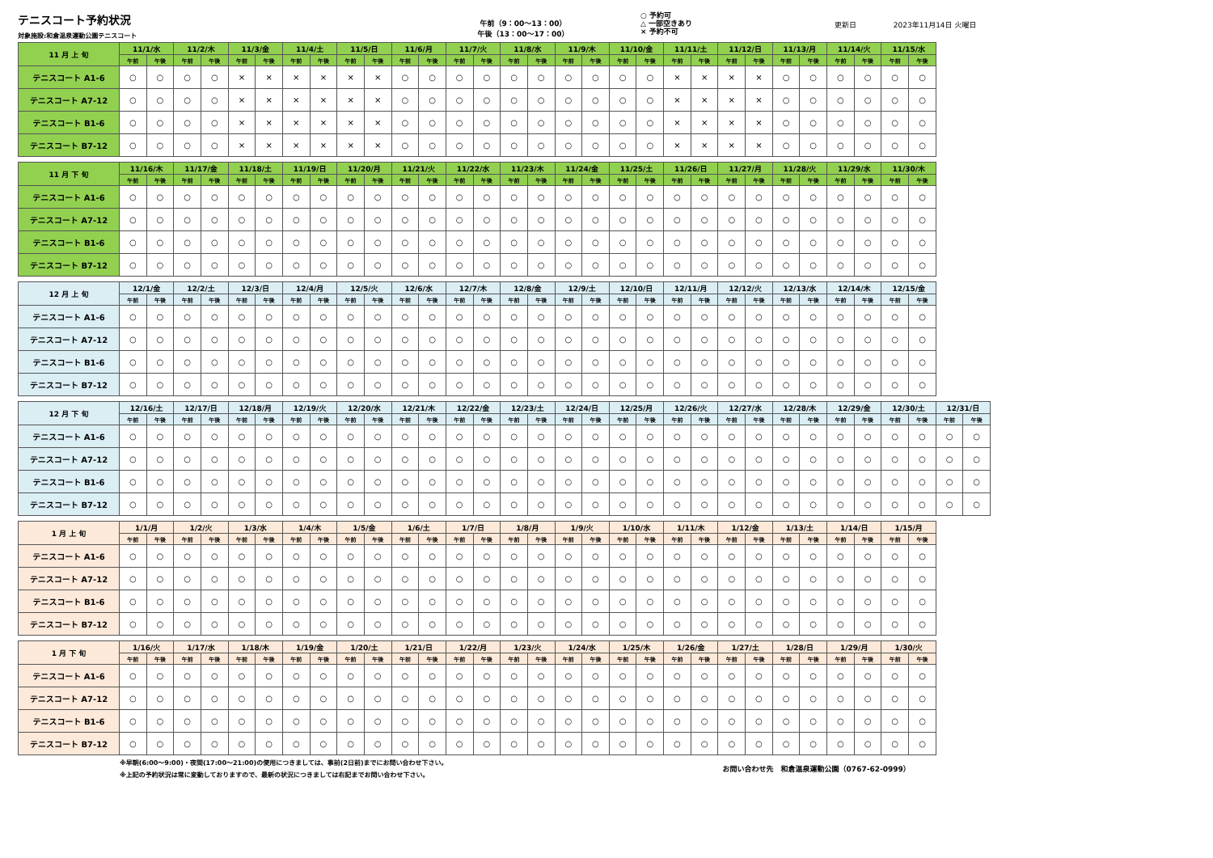テニスコート予約状況
対象施設:和倉温泉運動公園テニスコート
午前（9：00～13：00）
午後（13：00～17：00）
○ 予約可
△ 一部空きあり
× 予約不可
更新日 2023年11月14日 火曜日
| 11 月 上 旬 | 11/1/水 | | 11/2/木 | | 11/3/金 | | 11/4/土 | | 11/5/日 | | 11/6/月 | | 11/7/火 | | 11/8/水 | | 11/9/木 | | 11/10/金 | | 11/11/土 | | 11/12/日 | | 11/13/月 | | 11/14/火 | | 11/15/水 | |
| --- | --- | --- | --- | --- | --- | --- | --- | --- | --- | --- | --- | --- | --- | --- | --- | --- | --- | --- | --- | --- | --- | --- | --- | --- | --- | --- | --- | --- | --- | --- |
| | 午前 | 午後 | 午前 | 午後 | 午前 | 午後 | 午前 | 午後 | 午前 | 午後 | 午前 | 午後 | 午前 | 午後 | 午前 | 午後 | 午前 | 午後 | 午前 | 午後 | 午前 | 午後 | 午前 | 午後 | 午前 | 午後 | 午前 | 午後 | 午前 | 午後 |
| テニスコート A1-6 | ○ | ○ | ○ | ○ | × | × | × | × | × | × | ○ | ○ | ○ | ○ | ○ | ○ | ○ | ○ | ○ | ○ | × | × | × | × | ○ | ○ | ○ | ○ | ○ | ○ |
| テニスコート A7-12 | ○ | ○ | ○ | ○ | × | × | × | × | × | × | ○ | ○ | ○ | ○ | ○ | ○ | ○ | ○ | ○ | ○ | × | × | × | × | ○ | ○ | ○ | ○ | ○ | ○ |
| テニスコート B1-6 | ○ | ○ | ○ | ○ | × | × | × | × | × | × | ○ | ○ | ○ | ○ | ○ | ○ | ○ | ○ | ○ | ○ | × | × | × | × | ○ | ○ | ○ | ○ | ○ | ○ |
| テニスコート B7-12 | ○ | ○ | ○ | ○ | × | × | × | × | × | × | ○ | ○ | ○ | ○ | ○ | ○ | ○ | ○ | ○ | ○ | × | × | × | × | ○ | ○ | ○ | ○ | ○ | ○ |
| 11 月 下 旬 | 11/16/木 | | 11/17/金 | | 11/18/土 | | 11/19/日 | | 11/20/月 | | 11/21/火 | | 11/22/水 | | 11/23/木 | | 11/24/金 | | 11/25/土 | | 11/26/日 | | 11/27/月 | | 11/28/火 | | 11/29/水 | | 11/30/木 | |
| --- | --- | --- | --- | --- | --- | --- | --- | --- | --- | --- | --- | --- | --- | --- | --- | --- | --- | --- | --- | --- | --- | --- | --- | --- | --- | --- | --- | --- | --- | --- |
| | 午前 | 午後 | 午前 | 午後 | 午前 | 午後 | 午前 | 午後 | 午前 | 午後 | 午前 | 午後 | 午前 | 午後 | 午前 | 午後 | 午前 | 午後 | 午前 | 午後 | 午前 | 午後 | 午前 | 午後 | 午前 | 午後 | 午前 | 午後 | 午前 | 午後 |
| テニスコート A1-6 | ○ | ○ | ○ | ○ | ○ | ○ | ○ | ○ | ○ | ○ | ○ | ○ | ○ | ○ | ○ | ○ | ○ | ○ | ○ | ○ | ○ | ○ | ○ | ○ | ○ | ○ | ○ | ○ | ○ | ○ |
| テニスコート A7-12 | ○ | ○ | ○ | ○ | ○ | ○ | ○ | ○ | ○ | ○ | ○ | ○ | ○ | ○ | ○ | ○ | ○ | ○ | ○ | ○ | ○ | ○ | ○ | ○ | ○ | ○ | ○ | ○ | ○ | ○ |
| テニスコート B1-6 | ○ | ○ | ○ | ○ | ○ | ○ | ○ | ○ | ○ | ○ | ○ | ○ | ○ | ○ | ○ | ○ | ○ | ○ | ○ | ○ | ○ | ○ | ○ | ○ | ○ | ○ | ○ | ○ | ○ | ○ |
| テニスコート B7-12 | ○ | ○ | ○ | ○ | ○ | ○ | ○ | ○ | ○ | ○ | ○ | ○ | ○ | ○ | ○ | ○ | ○ | ○ | ○ | ○ | ○ | ○ | ○ | ○ | ○ | ○ | ○ | ○ | ○ | ○ |
| 12 月 上 旬 | 12/1/金 | | 12/2/土 | | 12/3/日 | | 12/4/月 | | 12/5/火 | | 12/6/水 | | 12/7/木 | | 12/8/金 | | 12/9/土 | | 12/10/日 | | 12/11/月 | | 12/12/火 | | 12/13/水 | | 12/14/木 | | 12/15/金 | |
| --- | --- | --- | --- | --- | --- | --- | --- | --- | --- | --- | --- | --- | --- | --- | --- | --- | --- | --- | --- | --- | --- | --- | --- | --- | --- | --- | --- | --- | --- | --- |
| | 午前 | 午後 | 午前 | 午後 | 午前 | 午後 | 午前 | 午後 | 午前 | 午後 | 午前 | 午後 | 午前 | 午後 | 午前 | 午後 | 午前 | 午後 | 午前 | 午後 | 午前 | 午後 | 午前 | 午後 | 午前 | 午後 | 午前 | 午後 | 午前 | 午後 |
| テニスコート A1-6 | ○ | ○ | ○ | ○ | ○ | ○ | ○ | ○ | ○ | ○ | ○ | ○ | ○ | ○ | ○ | ○ | ○ | ○ | ○ | ○ | ○ | ○ | ○ | ○ | ○ | ○ | ○ | ○ | ○ | ○ |
| テニスコート A7-12 | ○ | ○ | ○ | ○ | ○ | ○ | ○ | ○ | ○ | ○ | ○ | ○ | ○ | ○ | ○ | ○ | ○ | ○ | ○ | ○ | ○ | ○ | ○ | ○ | ○ | ○ | ○ | ○ | ○ | ○ |
| テニスコート B1-6 | ○ | ○ | ○ | ○ | ○ | ○ | ○ | ○ | ○ | ○ | ○ | ○ | ○ | ○ | ○ | ○ | ○ | ○ | ○ | ○ | ○ | ○ | ○ | ○ | ○ | ○ | ○ | ○ | ○ | ○ |
| テニスコート B7-12 | ○ | ○ | ○ | ○ | ○ | ○ | ○ | ○ | ○ | ○ | ○ | ○ | ○ | ○ | ○ | ○ | ○ | ○ | ○ | ○ | ○ | ○ | ○ | ○ | ○ | ○ | ○ | ○ | ○ | ○ |
| 12 月 下 旬 | 12/16/土 | | 12/17/日 | | 12/18/月 | | 12/19/火 | | 12/20/水 | | 12/21/木 | | 12/22/金 | | 12/23/土 | | 12/24/日 | | 12/25/月 | | 12/26/火 | | 12/27/水 | | 12/28/木 | | 12/29/金 | | 12/30/土 | | 12/31/日 | |
| --- | --- | --- | --- | --- | --- | --- | --- | --- | --- | --- | --- | --- | --- | --- | --- | --- | --- | --- | --- | --- | --- | --- | --- | --- | --- | --- | --- | --- | --- | --- | --- | --- |
| | 午前 | 午後 | 午前 | 午後 | 午前 | 午後 | 午前 | 午後 | 午前 | 午後 | 午前 | 午後 | 午前 | 午後 | 午前 | 午後 | 午前 | 午後 | 午前 | 午後 | 午前 | 午後 | 午前 | 午後 | 午前 | 午後 | 午前 | 午後 | 午前 | 午後 | 午前 | 午後 |
| テニスコート A1-6 | ○ | ○ | ○ | ○ | ○ | ○ | ○ | ○ | ○ | ○ | ○ | ○ | ○ | ○ | ○ | ○ | ○ | ○ | ○ | ○ | ○ | ○ | ○ | ○ | ○ | ○ | ○ | ○ | ○ | ○ | ○ | ○ |
| テニスコート A7-12 | ○ | ○ | ○ | ○ | ○ | ○ | ○ | ○ | ○ | ○ | ○ | ○ | ○ | ○ | ○ | ○ | ○ | ○ | ○ | ○ | ○ | ○ | ○ | ○ | ○ | ○ | ○ | ○ | ○ | ○ | ○ | ○ |
| テニスコート B1-6 | ○ | ○ | ○ | ○ | ○ | ○ | ○ | ○ | ○ | ○ | ○ | ○ | ○ | ○ | ○ | ○ | ○ | ○ | ○ | ○ | ○ | ○ | ○ | ○ | ○ | ○ | ○ | ○ | ○ | ○ | ○ | ○ |
| テニスコート B7-12 | ○ | ○ | ○ | ○ | ○ | ○ | ○ | ○ | ○ | ○ | ○ | ○ | ○ | ○ | ○ | ○ | ○ | ○ | ○ | ○ | ○ | ○ | ○ | ○ | ○ | ○ | ○ | ○ | ○ | ○ | ○ | ○ |
| 1 月 上 旬 | 1/1/月 | | 1/2/火 | | 1/3/水 | | 1/4/木 | | 1/5/金 | | 1/6/土 | | 1/7/日 | | 1/8/月 | | 1/9/火 | | 1/10/水 | | 1/11/木 | | 1/12/金 | | 1/13/土 | | 1/14/日 | | 1/15/月 | |
| --- | --- | --- | --- | --- | --- | --- | --- | --- | --- | --- | --- | --- | --- | --- | --- | --- | --- | --- | --- | --- | --- | --- | --- | --- | --- | --- | --- | --- | --- | --- |
| | 午前 | 午後 | 午前 | 午後 | 午前 | 午後 | 午前 | 午後 | 午前 | 午後 | 午前 | 午後 | 午前 | 午後 | 午前 | 午後 | 午前 | 午後 | 午前 | 午後 | 午前 | 午後 | 午前 | 午後 | 午前 | 午後 | 午前 | 午後 | 午前 | 午後 |
| テニスコート A1-6 | ○ | ○ | ○ | ○ | ○ | ○ | ○ | ○ | ○ | ○ | ○ | ○ | ○ | ○ | ○ | ○ | ○ | ○ | ○ | ○ | ○ | ○ | ○ | ○ | ○ | ○ | ○ | ○ | ○ | ○ |
| テニスコート A7-12 | ○ | ○ | ○ | ○ | ○ | ○ | ○ | ○ | ○ | ○ | ○ | ○ | ○ | ○ | ○ | ○ | ○ | ○ | ○ | ○ | ○ | ○ | ○ | ○ | ○ | ○ | ○ | ○ | ○ | ○ |
| テニスコート B1-6 | ○ | ○ | ○ | ○ | ○ | ○ | ○ | ○ | ○ | ○ | ○ | ○ | ○ | ○ | ○ | ○ | ○ | ○ | ○ | ○ | ○ | ○ | ○ | ○ | ○ | ○ | ○ | ○ | ○ | ○ |
| テニスコート B7-12 | ○ | ○ | ○ | ○ | ○ | ○ | ○ | ○ | ○ | ○ | ○ | ○ | ○ | ○ | ○ | ○ | ○ | ○ | ○ | ○ | ○ | ○ | ○ | ○ | ○ | ○ | ○ | ○ | ○ | ○ |
| 1 月 下 旬 | 1/16/火 | | 1/17/水 | | 1/18/木 | | 1/19/金 | | 1/20/土 | | 1/21/日 | | 1/22/月 | | 1/23/火 | | 1/24/水 | | 1/25/木 | | 1/26/金 | | 1/27/土 | | 1/28/日 | | 1/29/月 | | 1/30/火 | |
| --- | --- | --- | --- | --- | --- | --- | --- | --- | --- | --- | --- | --- | --- | --- | --- | --- | --- | --- | --- | --- | --- | --- | --- | --- | --- | --- | --- | --- | --- | --- |
| | 午前 | 午後 | 午前 | 午後 | 午前 | 午後 | 午前 | 午後 | 午前 | 午後 | 午前 | 午後 | 午前 | 午後 | 午前 | 午後 | 午前 | 午後 | 午前 | 午後 | 午前 | 午後 | 午前 | 午後 | 午前 | 午後 | 午前 | 午後 | 午前 | 午後 |
| テニスコート A1-6 | ○ | ○ | ○ | ○ | ○ | ○ | ○ | ○ | ○ | ○ | ○ | ○ | ○ | ○ | ○ | ○ | ○ | ○ | ○ | ○ | ○ | ○ | ○ | ○ | ○ | ○ | ○ | ○ | ○ | ○ |
| テニスコート A7-12 | ○ | ○ | ○ | ○ | ○ | ○ | ○ | ○ | ○ | ○ | ○ | ○ | ○ | ○ | ○ | ○ | ○ | ○ | ○ | ○ | ○ | ○ | ○ | ○ | ○ | ○ | ○ | ○ | ○ | ○ |
| テニスコート B1-6 | ○ | ○ | ○ | ○ | ○ | ○ | ○ | ○ | ○ | ○ | ○ | ○ | ○ | ○ | ○ | ○ | ○ | ○ | ○ | ○ | ○ | ○ | ○ | ○ | ○ | ○ | ○ | ○ | ○ | ○ |
| テニスコート B7-12 | ○ | ○ | ○ | ○ | ○ | ○ | ○ | ○ | ○ | ○ | ○ | ○ | ○ | ○ | ○ | ○ | ○ | ○ | ○ | ○ | ○ | ○ | ○ | ○ | ○ | ○ | ○ | ○ | ○ | ○ |
※早朝(6:00～9:00)・夜間(17:00～21:00)の使用につきましては、事前(2日前)までにお問い合わせ下さい。
※上記の予約状況は常に変動しておりますので、最新の状況につきましては右記までお問い合わせ下さい。
お問い合わせ先　和倉温泉運動公園（0767-62-0999）